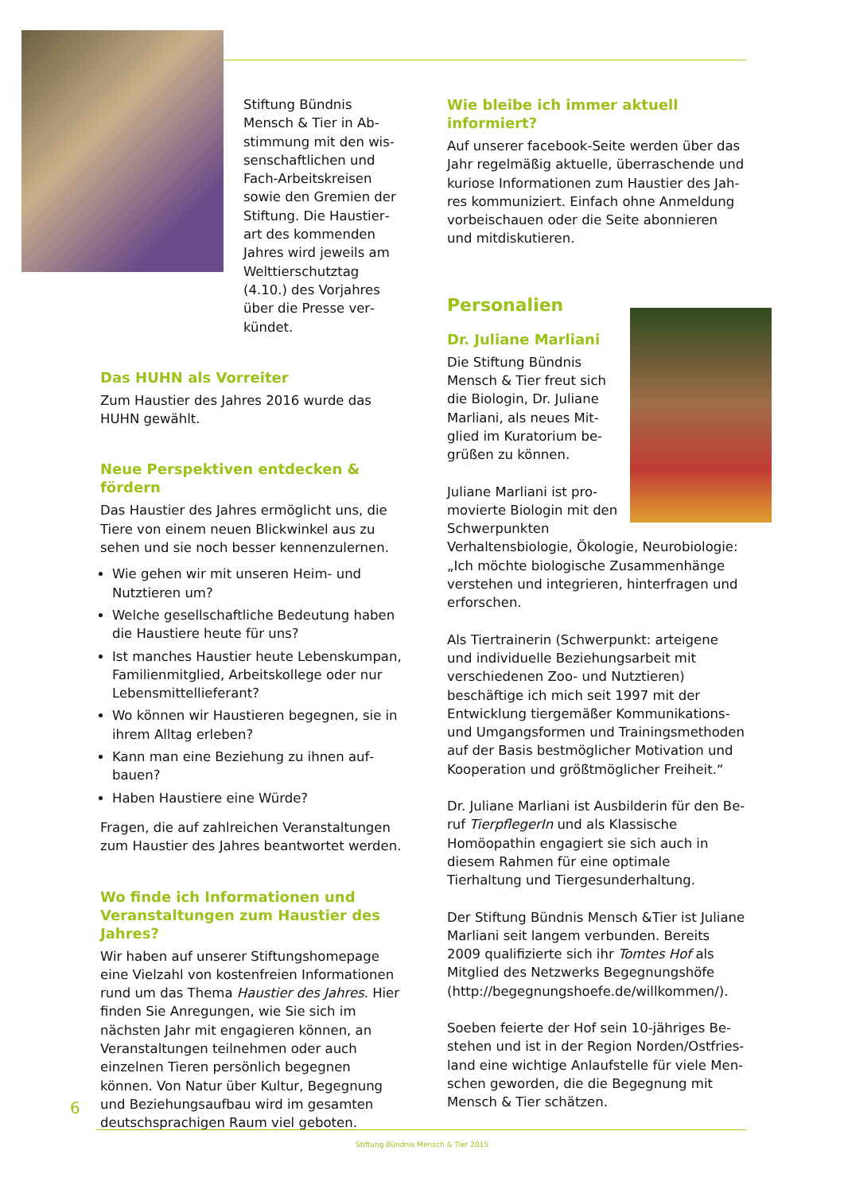Stiftung Bündnis Mensch & Tier in Ab­stimmung mit den wis­senschaftlichen und Fach-Arbeitskreisen sowie den Gremien der Stiftung. Die Haustier­art des kommenden Jahres wird jeweils am Welttierschutztag (4.10.) des Vorjahres über die Presse ver­kündet.
Das HUHN als Vorreiter
Zum Haustier des Jahres 2016 wurde das HUHN gewählt.
Neue Perspektiven entdecken & fördern
Das Haustier des Jahres ermöglicht uns, die Tiere von einem neuen Blickwinkel aus zu sehen und sie noch besser kennenzulernen.
Wie gehen wir mit unseren Heim- und Nutztieren um?
Welche gesellschaftliche Bedeutung haben die Haustiere heute für uns?
Ist manches Haustier heute Lebenskumpan, Familienmitglied, Arbeitskollege oder nur Lebensmittellieferant?
Wo können wir Haustieren begegnen, sie in ihrem Alltag erleben?
Kann man eine Beziehung zu ihnen auf­bauen?
Haben Haustiere eine Würde?
Fragen, die auf zahlreichen Veranstaltungen zum Haustier des Jahres beantwortet werden.
Wo finde ich Informationen und Veranstaltungen zum Haustier des Jahres?
Wir haben auf unserer Stiftungshomepage eine Vielzahl von kostenfreien Informationen rund um das Thema Haustier des Jahres. Hier finden Sie Anregungen, wie Sie sich im nächs­ten Jahr mit engagieren können, an Veranstal­tungen teilnehmen oder auch einzelnen Tieren persönlich begegnen können. Von Natur über Kultur, Begegnung und Beziehungsaufbau wird im gesamten deutschsprachigen Raum viel geboten.
Wie bleibe ich immer aktuell informiert?
Auf unserer facebook-Seite werden über das Jahr regelmäßig aktuelle, überraschende und kuriose Informationen zum Haustier des Jah­res kommuniziert. Einfach ohne Anmeldung vorbeischauen oder die Seite abonnieren und mitdiskutieren.
Personalien
Dr. Juliane Marliani
Die Stiftung Bündnis Mensch & Tier freut sich die Biologin, Dr. Juliane Marliani, als neues Mit­glied im Kuratorium be­grüßen zu können.
Juliane Marliani ist pro­movierte Biologin mit den Schwerpunkten Verhaltensbiologie, Ökologie, Neurobiologie: „Ich möchte biologische Zusammenhänge ver­stehen und integrieren, hinterfragen und er­forschen.
Als Tiertrainerin (Schwerpunkt: arteigene und individuelle Beziehungsarbeit mit verschiede­nen Zoo- und Nutztieren) beschäftige ich mich seit 1997 mit der Entwicklung tiergemä­ßer Kommunikations- und Umgangsformen und Trainingsmethoden auf der Basis best­möglicher Motivation und Kooperation und größtmöglicher Freiheit.“
Dr. Juliane Marliani ist Ausbilderin für den Be­ruf TierpflegerIn und als Klassische Homöopa­thin engagiert sie sich auch in diesem Rahmen für eine optimale Tierhaltung und Tiergesund­erhaltung.
Der Stiftung Bündnis Mensch &Tier ist Juliane Marliani seit langem verbunden. Bereits 2009 qualifizierte sich ihr Tomtes Hof als Mitglied des Netzwerks Begegnungshöfe (http://begeg­nungshoefe.de/willkommen/).
Soeben feierte der Hof sein 10-jähriges Be­stehen und ist in der Region Norden/Ostfries­land eine wichtige Anlaufstelle für viele Men­schen geworden, die die Begegnung mit Mensch & Tier schätzen.
6
Stiftung Bündnis Mensch & Tier 2015